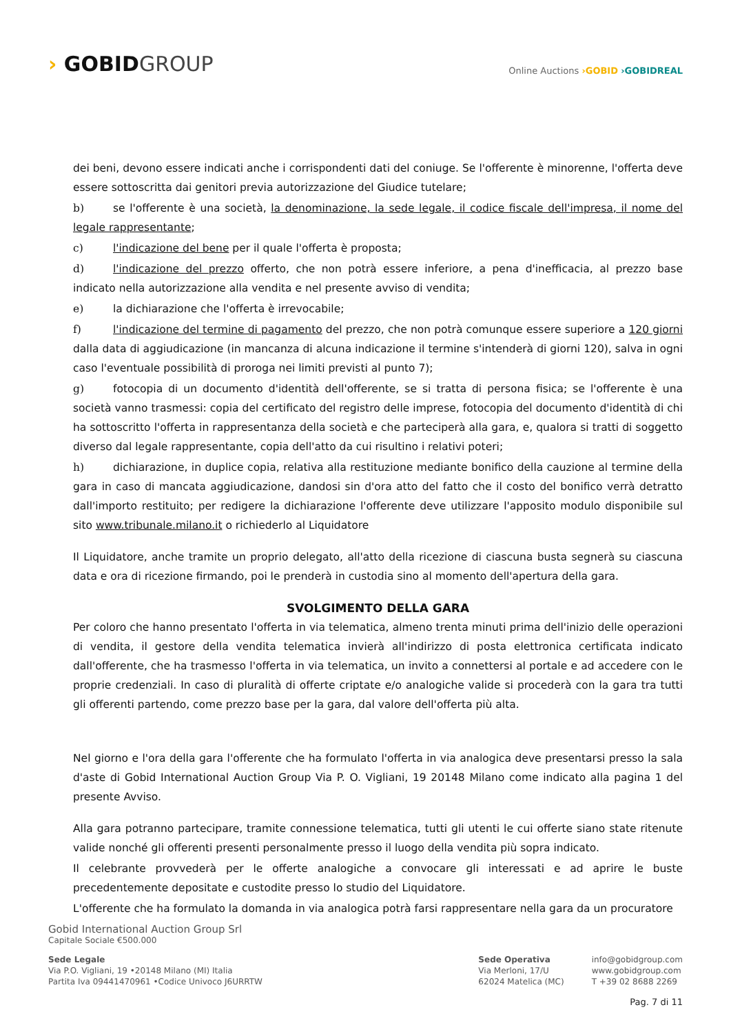› GOBIDGROUP
Online Auctions ›GOBID ›GOBIDREAL
dei beni, devono essere indicati anche i corrispondenti dati del coniuge. Se l'offerente è minorenne, l'offerta deve essere sottoscritta dai genitori previa autorizzazione del Giudice tutelare;
b) se l'offerente è una società, la denominazione, la sede legale, il codice fiscale dell'impresa, il nome del legale rappresentante;
c) l'indicazione del bene per il quale l'offerta è proposta;
d) l'indicazione del prezzo offerto, che non potrà essere inferiore, a pena d'inefficacia, al prezzo base indicato nella autorizzazione alla vendita e nel presente avviso di vendita;
e) la dichiarazione che l'offerta è irrevocabile;
f) l'indicazione del termine di pagamento del prezzo, che non potrà comunque essere superiore a 120 giorni dalla data di aggiudicazione (in mancanza di alcuna indicazione il termine s'intenderà di giorni 120), salva in ogni caso l'eventuale possibilità di proroga nei limiti previsti al punto 7);
g) fotocopia di un documento d'identità dell'offerente, se si tratta di persona fisica; se l'offerente è una società vanno trasmessi: copia del certificato del registro delle imprese, fotocopia del documento d'identità di chi ha sottoscritto l'offerta in rappresentanza della società e che parteciperà alla gara, e, qualora si tratti di soggetto diverso dal legale rappresentante, copia dell'atto da cui risultino i relativi poteri;
h) dichiarazione, in duplice copia, relativa alla restituzione mediante bonifico della cauzione al termine della gara in caso di mancata aggiudicazione, dandosi sin d'ora atto del fatto che il costo del bonifico verrà detratto dall'importo restituito; per redigere la dichiarazione l'offerente deve utilizzare l'apposito modulo disponibile sul sito www.tribunale.milano.it o richiederlo al Liquidatore
Il Liquidatore, anche tramite un proprio delegato, all'atto della ricezione di ciascuna busta segnerà su ciascuna data e ora di ricezione firmando, poi le prenderà in custodia sino al momento dell'apertura della gara.
SVOLGIMENTO DELLA GARA
Per coloro che hanno presentato l'offerta in via telematica, almeno trenta minuti prima dell'inizio delle operazioni di vendita, il gestore della vendita telematica invierà all'indirizzo di posta elettronica certificata indicato dall'offerente, che ha trasmesso l'offerta in via telematica, un invito a connettersi al portale e ad accedere con le proprie credenziali. In caso di pluralità di offerte criptate e/o analogiche valide si procederà con la gara tra tutti gli offerenti partendo, come prezzo base per la gara, dal valore dell'offerta più alta.
Nel giorno e l'ora della gara l'offerente che ha formulato l'offerta in via analogica deve presentarsi presso la sala d'aste di Gobid International Auction Group Via P. O. Vigliani, 19 20148 Milano come indicato alla pagina 1 del presente Avviso.
Alla gara potranno partecipare, tramite connessione telematica, tutti gli utenti le cui offerte siano state ritenute valide nonché gli offerenti presenti personalmente presso il luogo della vendita più sopra indicato.
Il celebrante provvederà per le offerte analogiche a convocare gli interessati e ad aprire le buste precedentemente depositate e custodite presso lo studio del Liquidatore.
L'offerente che ha formulato la domanda in via analogica potrà farsi rappresentare nella gara da un procuratore
Gobid International Auction Group Srl
Capitale Sociale €500.000
Sede Legale
Via P.O. Vigliani, 19 •20148 Milano (MI) Italia
Partita Iva 09441470961 •Codice Univoco J6URRTW
Sede Operativa
Via Merloni, 17/U
62024 Matelica (MC)
info@gobidgroup.com
www.gobidgroup.com
T +39 02 8688 2269
Pag. 7 di 11